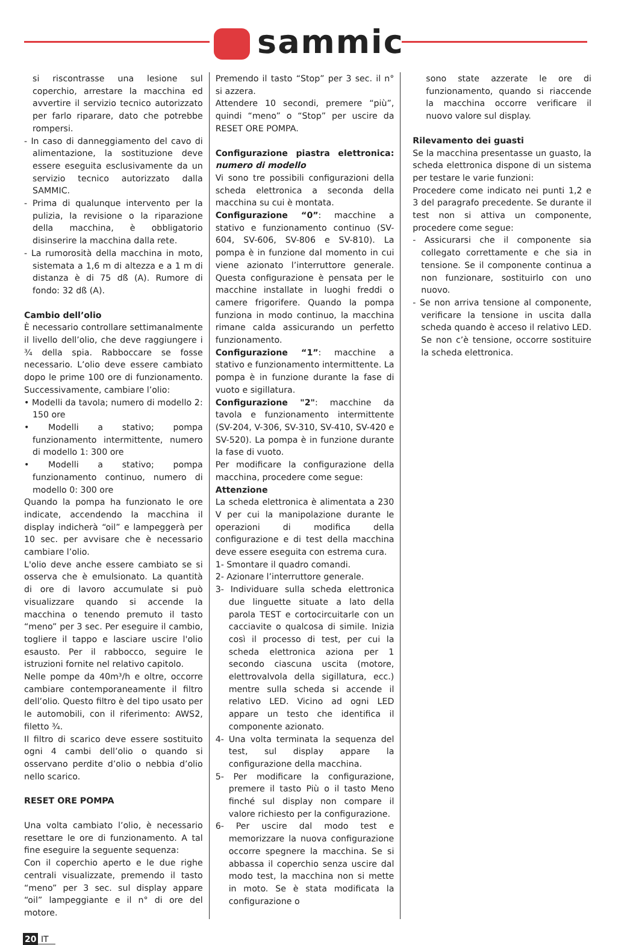sammic
si riscontrasse una lesione sul coperchio, arrestare la macchina ed avvertire il servizio tecnico autorizzato per farlo riparare, dato che potrebbe rompersi.
- In caso di danneggiamento del cavo di alimentazione, la sostituzione deve essere eseguita esclusivamente da un servizio tecnico autorizzato dalla SAMMIC.
- Prima di qualunque intervento per la pulizia, la revisione o la riparazione della macchina, è obbligatorio disinserire la macchina dalla rete.
- La rumorosità della macchina in moto, sistemata a 1,6 m di altezza e a 1 m di distanza è di 75 dß (A). Rumore di fondo: 32 dß (A).
Cambio dell’olio
È necessario controllare settimanalmente il livello dell’olio, che deve raggiungere i ¾ della spia. Rabboccare se fosse necessario. L’olio deve essere cambiato dopo le prime 100 ore di funzionamento. Successivamente, cambiare l’olio:
• Modelli da tavola; numero di modello 2: 150 ore
• Modelli a stativo; pompa funzionamento intermittente, numero di modello 1: 300 ore
• Modelli a stativo; pompa funzionamento continuo, numero di modello 0: 300 ore
Quando la pompa ha funzionato le ore indicate, accendendo la macchina il display indicherà “oil” e lampeggerà per 10 sec. per avvisare che è necessario cambiare l’olio.
L'olio deve anche essere cambiato se si osserva che è emulsionato. La quantità di ore di lavoro accumulate si può visualizzare quando si accende la macchina o tenendo premuto il tasto “meno” per 3 sec. Per eseguire il cambio, togliere il tappo e lasciare uscire l'olio esausto. Per il rabbocco, seguire le istruzioni fornite nel relativo capitolo.
Nelle pompe da 40m³/h e oltre, occorre cambiare contemporaneamente il filtro dell’olio. Questo filtro è del tipo usato per le automobili, con il riferimento: AWS2, filetto ¾.
Il filtro di scarico deve essere sostituito ogni 4 cambi dell’olio o quando si osservano perdite d’olio o nebbia d’olio nello scarico.
RESET ORE POMPA
Una volta cambiato l’olio, è necessario resettare le ore di funzionamento. A tal fine eseguire la seguente sequenza:
Con il coperchio aperto e le due righe centrali visualizzate, premendo il tasto “meno” per 3 sec. sul display appare “oil” lampeggiante e il n° di ore del motore.
Premendo il tasto “Stop” per 3 sec. il n° si azzera.
Attendere 10 secondi, premere “più”, quindi “meno” o “Stop” per uscire da RESET ORE POMPA.
Configurazione piastra elettronica: numero di modello
Vi sono tre possibili configurazioni della scheda elettronica a seconda della macchina su cui è montata.
Configurazione “0”: macchine a stativo e funzionamento continuo (SV-604, SV-606, SV-806 e SV-810). La pompa è in funzione dal momento in cui viene azionato l’interruttore generale. Questa configurazione è pensata per le macchine installate in luoghi freddi o camere frigorifere. Quando la pompa funziona in modo continuo, la macchina rimane calda assicurando un perfetto funzionamento.
Configurazione “1”: macchine a stativo e funzionamento intermittente. La pompa è in funzione durante la fase di vuoto e sigillatura.
Configurazione "2": macchine da tavola e funzionamento intermittente (SV-204, V-306, SV-310, SV-410, SV-420 e SV-520). La pompa è in funzione durante la fase di vuoto.
Per modificare la configurazione della macchina, procedere come segue:
Attenzione
La scheda elettronica è alimentata a 230 V per cui la manipolazione durante le operazioni di modifica della configurazione e di test della macchina deve essere eseguita con estrema cura.
1- Smontare il quadro comandi.
2- Azionare l’interruttore generale.
3- Individuare sulla scheda elettronica due linguette situate a lato della parola TEST e cortocircuitarle con un cacciavite o qualcosa di simile. Inizia così il processo di test, per cui la scheda elettronica aziona per 1 secondo ciascuna uscita (motore, elettrovalvola della sigillatura, ecc.) mentre sulla scheda si accende il relativo LED. Vicino ad ogni LED appare un testo che identifica il componente azionato.
4- Una volta terminata la sequenza del test, sul display appare la configurazione della macchina.
5- Per modificare la configurazione, premere il tasto Più o il tasto Meno finché sul display non compare il valore richiesto per la configurazione.
6- Per uscire dal modo test e memorizzare la nuova configurazione occorre spegnere la macchina. Se si abbassa il coperchio senza uscire dal modo test, la macchina non si mette in moto. Se è stata modificata la configurazione o
sono state azzerate le ore di funzionamento, quando si riaccende la macchina occorre verificare il nuovo valore sul display.
Rilevamento dei guasti
Se la macchina presentasse un guasto, la scheda elettronica dispone di un sistema per testare le varie funzioni:
Procedere come indicato nei punti 1,2 e 3 del paragrafo precedente. Se durante il test non si attiva un componente, procedere come segue:
- Assicurarsi che il componente sia collegato correttamente e che sia in tensione. Se il componente continua a non funzionare, sostituirlo con uno nuovo.
- Se non arriva tensione al componente, verificare la tensione in uscita dalla scheda quando è acceso il relativo LED. Se non c’è tensione, occorre sostituire la scheda elettronica.
20 IT